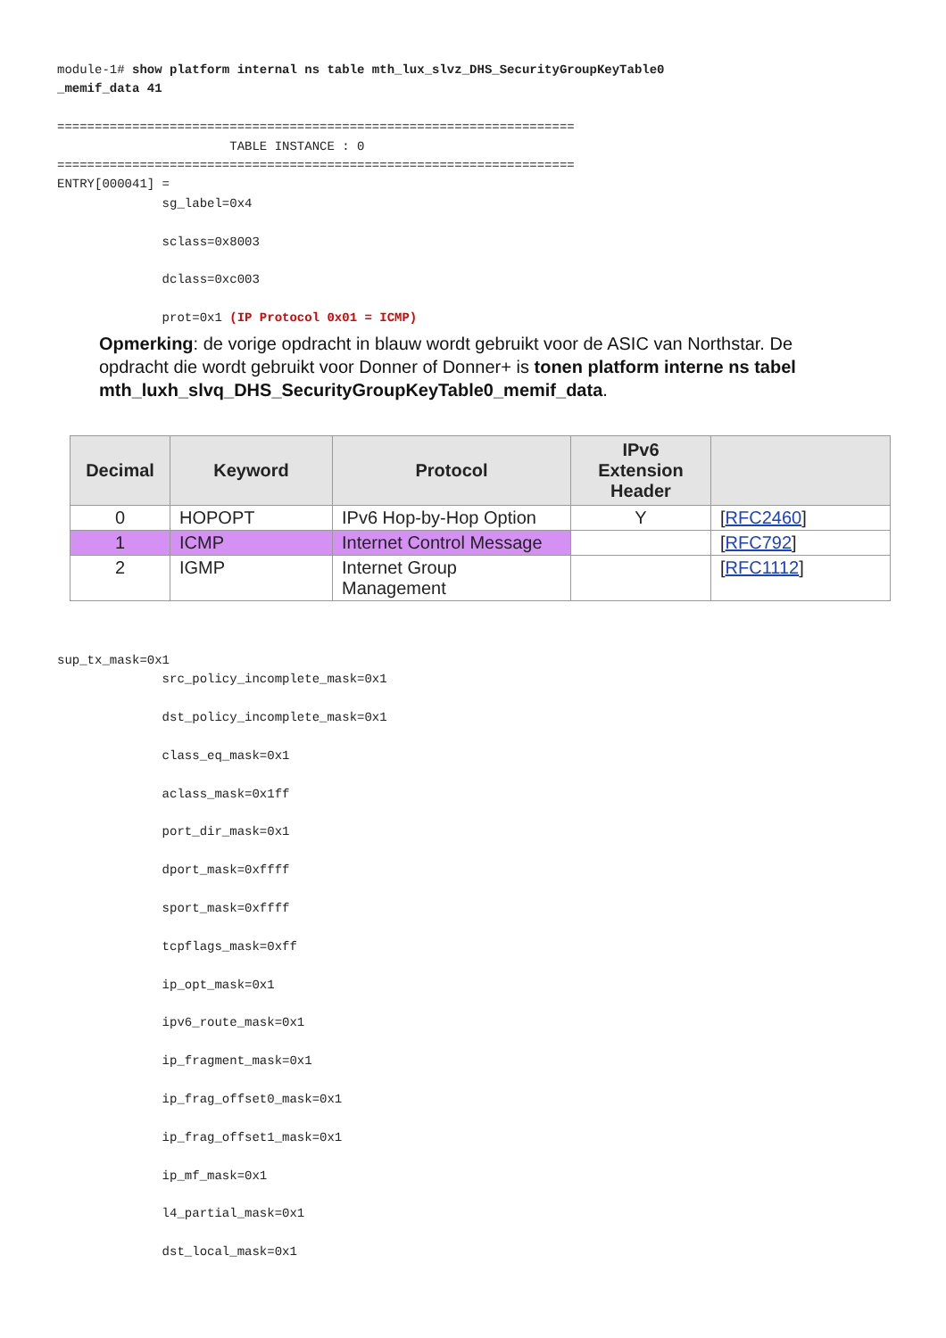module-1# show platform internal ns table mth_lux_slvz_DHS_SecurityGroupKeyTable0
_memif_data 41

=====================================================================
                       TABLE INSTANCE : 0
=====================================================================
ENTRY[000041] =
              sg_label=0x4

              sclass=0x8003

              dclass=0xc003

              prot=0x1 (IP Protocol 0x01 = ICMP)
Opmerking: de vorige opdracht in blauw wordt gebruikt voor de ASIC van Northstar. De opdracht die wordt gebruikt voor Donner of Donner+ is tonen platform interne ns tabel mth_luxh_slvq_DHS_SecurityGroupKeyTable0_memif_data.
| Decimal | Keyword | Protocol | IPv6 Extension Header | |
| --- | --- | --- | --- | --- |
| 0 | HOPOPT | IPv6 Hop-by-Hop Option | Y | [ RFC2460 ] |
| 1 | ICMP | Internet Control Message | | [ RFC792 ] |
| 2 | IGMP | Internet Group Management | | [ RFC1112 ] |
sup_tx_mask=0x1
              src_policy_incomplete_mask=0x1

              dst_policy_incomplete_mask=0x1

              class_eq_mask=0x1

              aclass_mask=0x1ff

              port_dir_mask=0x1

              dport_mask=0xffff

              sport_mask=0xffff

              tcpflags_mask=0xff

              ip_opt_mask=0x1

              ipv6_route_mask=0x1

              ip_fragment_mask=0x1

              ip_frag_offset0_mask=0x1

              ip_frag_offset1_mask=0x1

              ip_mf_mask=0x1

              l4_partial_mask=0x1

              dst_local_mask=0x1